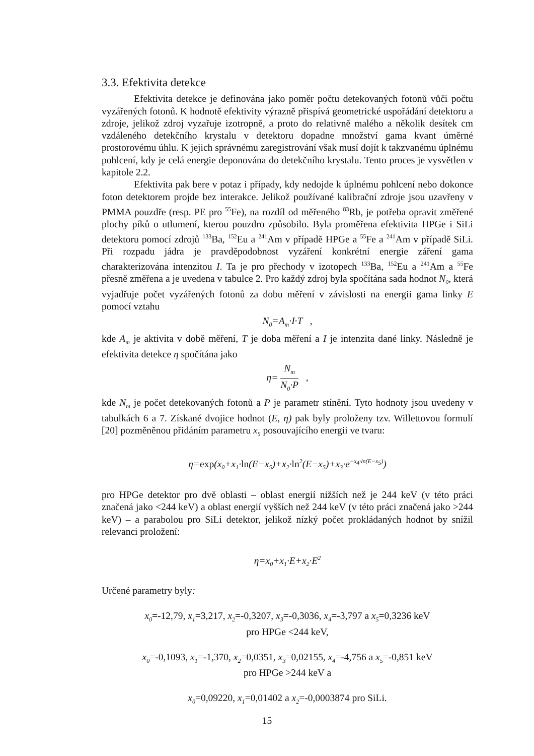3.3. Efektivita detekce
Efektivita detekce je definována jako poměr počtu detekovaných fotonů vůči počtu vyzářených fotonů. K hodnotě efektivity výrazně přispívá geometrické uspořádání detektoru a zdroje, jelikož zdroj vyzařuje izotropně, a proto do relativně malého a několik desítek cm vzdáleného detekčního krystalu v detektoru dopadne množství gama kvant úměrné prostorovému úhlu. K jejich správnému zaregistrování však musí dojít k takzvanému úplnému pohlcení, kdy je celá energie deponována do detekčního krystalu. Tento proces je vysvětlen v kapitole 2.2.
Efektivita pak bere v potaz i případy, kdy nedojde k úplnému pohlcení nebo dokonce foton detektorem projde bez interakce. Jelikož používané kalibrační zdroje jsou uzavřeny v PMMA pouzdře (resp. PE pro <sup>55</sup>Fe), na rozdíl od měřeného <sup>83</sup>Rb, je potřeba opravit změřené plochy píků o utlumení, kterou pouzdro způsobilo. Byla proměřena efektivita HPGe i SiLi detektoru pomocí zdrojů <sup>133</sup>Ba, <sup>152</sup>Eu a <sup>241</sup>Am v případě HPGe a <sup>55</sup>Fe a <sup>241</sup>Am v případě SiLi. Při rozpadu jádra je pravděpodobnost vyzáření konkrétní energie záření gama charakterizována intenzitou I. Ta je pro přechody v izotopech <sup>133</sup>Ba, <sup>152</sup>Eu a <sup>241</sup>Am a <sup>55</sup>Fe přesně změřena a je uvedena v tabulce 2. Pro každý zdroj byla spočítána sada hodnot N<sub>0</sub>, která vyjadřuje počet vyzářených fotonů za dobu měření v závislosti na energii gama linky E pomocí vztahu
N<sub>0</sub>=A<sub>m</sub>·I·T ,
kde A<sub>m</sub> je aktivita v době měření, T je doba měření a I je intenzita dané linky. Následně je efektivita detekce η spočítána jako
η= N<sub>m</sub> N<sub>0</sub>·P ,
kde N<sub>m</sub> je počet detekovaných fotonů a P je parametr stínění. Tyto hodnoty jsou uvedeny v tabulkách 6 a 7. Získané dvojice hodnot (E, η) pak byly proloženy tzv. Willettovou formulí [20] pozměněnou přidáním parametru x<sub>5</sub> posouvajícího energii ve tvaru:
η=exp(x<sub>0</sub>+x<sub>1</sub>·ln(E−x<sub>5</sub>)+x<sub>2</sub>·ln<sup>2</sup>(E−x<sub>5</sub>)+x<sub>3</sub>·e<sup>−x<sub>4</sub>·ln(E−x<sub>5</sub>)</sup>)
pro HPGe detektor pro dvě oblasti – oblast energií nižších než je 244 keV (v této práci značená jako <244 keV) a oblast energií vyšších než 244 keV (v této práci značená jako >244 keV) – a parabolou pro SiLi detektor, jelikož nízký počet prokládaných hodnot by snížil relevanci proložení:
η=x<sub>0</sub>+x<sub>1</sub>·E+x<sub>2</sub>·E<sup>2</sup>
Určené parametry byly:
x<sub>0</sub>=-12,79, x<sub>1</sub>=3,217, x<sub>2</sub>=-0,3207, x<sub>3</sub>=-0,3036, x<sub>4</sub>=-3,797 a x<sub>5</sub>=0,3236 keV
pro HPGe <244 keV,
x<sub>0</sub>=-0,1093, x<sub>1</sub>=-1,370, x<sub>2</sub>=0,0351, x<sub>3</sub>=0,02155, x<sub>4</sub>=-4,756 a x<sub>5</sub>=-0,851 keV
pro HPGe >244 keV a
x<sub>0</sub>=0,09220, x<sub>1</sub>=0,01402 a x<sub>2</sub>=-0,0003874 pro SiLi.
15